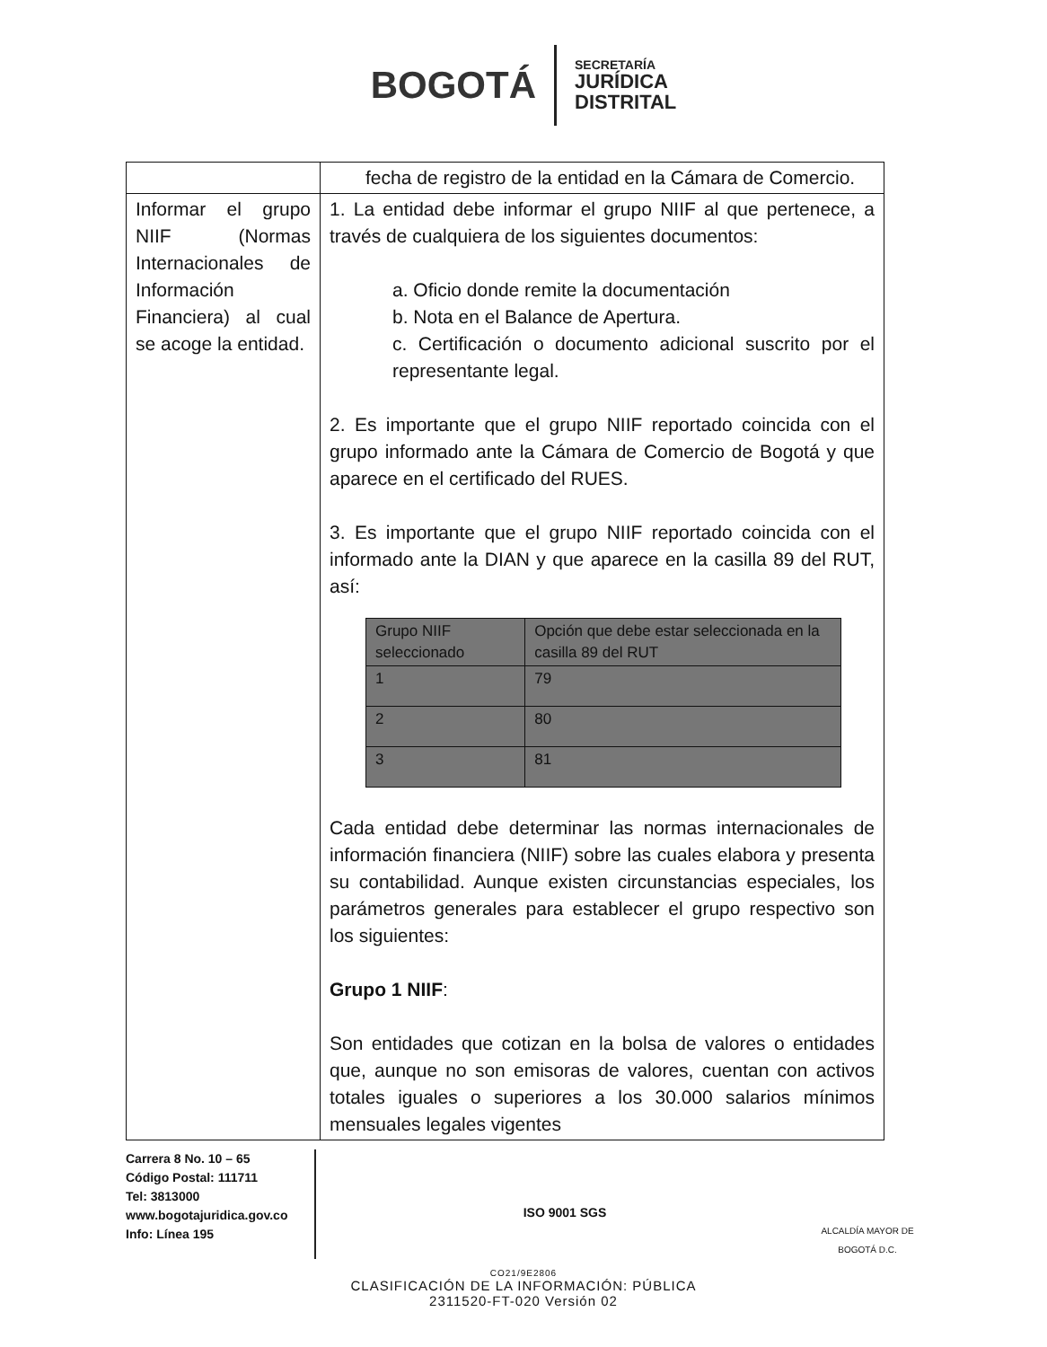BOGOTÁ
SECRETARÍA
JURÍDICA
DISTRITAL
| | fecha de registro de la entidad en la Cámara de Comercio. |
| Informar el grupo NIIF (Normas Internacionales de Información Financiera) al cual se acoge la entidad. | 1. La entidad debe informar el grupo NIIF al que pertenece, a través de cualquiera de los siguientes documentos: a. Oficio donde remite la documentación b. Nota en el Balance de Apertura. c. Certificación o documento adicional suscrito por el representante legal. 2. Es importante que el grupo NIIF reportado coincida con el grupo informado ante la Cámara de Comercio de Bogotá y que aparece en el certificado del RUES. 3. Es importante que el grupo NIIF reportado coincida con el informado ante la DIAN y que aparece en la casilla 89 del RUT, así: / Grupo NIIF seleccionado / Opción que debe estar seleccionada en la casilla 89 del RUT / / 1 / 79 / / 2 / 80 / / 3 / 81 / Cada entidad debe determinar las normas internacionales de información financiera (NIIF) sobre las cuales elabora y presenta su contabilidad. Aunque existen circunstancias especiales, los parámetros generales para establecer el grupo respectivo son los siguientes: Grupo 1 NIIF : Son entidades que cotizan en la bolsa de valores o entidades que, aunque no son emisoras de valores, cuentan con activos totales iguales o superiores a los 30.000 salarios mínimos mensuales legales vigentes |
Carrera 8 No. 10 – 65
Código Postal: 111711
Tel: 3813000
www.bogotajuridica.gov.co
Info: Línea 195
ISO 9001 SGS
ALCALDÍA MAYOR DE BOGOTÁ D.C.
CO21/9E2806
CLASIFICACIÓN DE LA INFORMACIÓN: PÚBLICA
2311520-FT-020 Versión 02